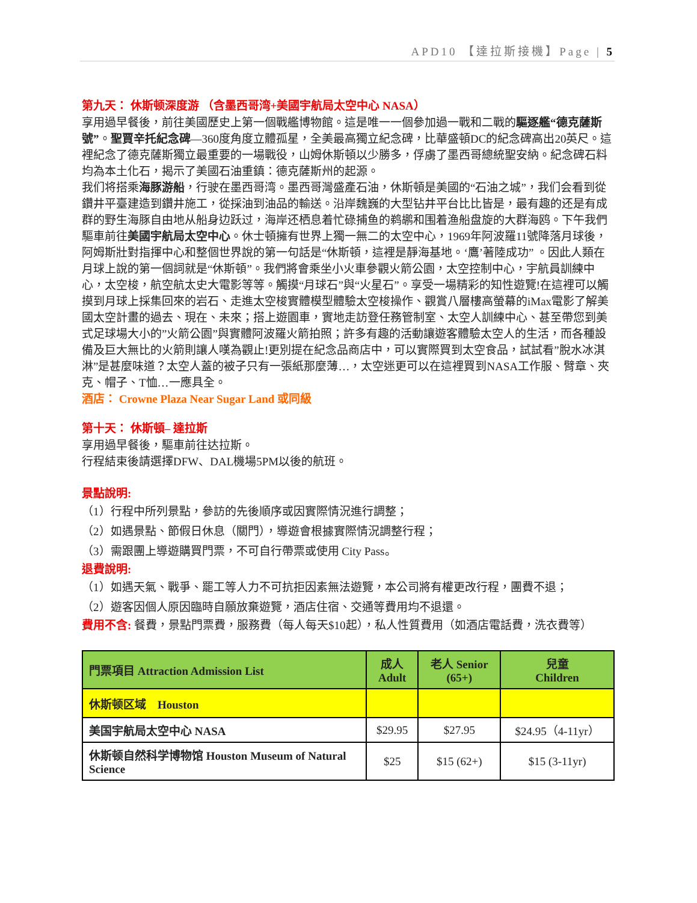APD10 【達拉斯接機】Page | 5
第九天： 休斯顿深度游 （含墨西哥湾+美國宇航局太空中心 NASA）
享用過早餐後，前往美國歷史上第一個戰艦博物館。這是唯一一個參加過一戰和二戰的驅逐艦“德克薩斯號”。聖賈辛托紀念碑—360度角度立體孤星，全美最高獨立紀念碑，比華盛頓DC的紀念碑高出20英尺。這裡紀念了德克薩斯獨立最重要的一場戰役，山姆休斯頓以少勝多，俘虜了墨西哥總統聖安納。紀念碑石料均為本土化石，揭示了美國石油重鎮：德克薩斯州的起源。
我们将搭乘海豚游船，行驶在墨西哥湾。墨西哥灣盛產石油，休斯頓是美國的“石油之城”，我们会看到從鑽井平臺建造到鑽井施工，從採油到油品的輸送。沿岸魏巍的大型钻井平台比比皆是，最有趣的还是有成群的野生海豚自由地从船身边跃过，海岸还栖息着忙碌捕鱼的鹈鹕和围着渔船盘旋的大群海鸥。下午我們驅車前往美國宇航局太空中心。休士頓擁有世界上獨一無二的太空中心，1969年阿波羅11號降落月球後，阿姆斯壯對指揮中心和整個世界說的第一句話是“休斯頓，這裡是靜海基地。‘鷹’著陸成功” 。因此人類在月球上說的第一個詞就是“休斯頓”。我們將會乘坐小火車參觀火箭公園，太空控制中心，宇航員訓練中心，太空梭，航空航太史大電影等等。觸摸“月球石”與“火星石”。享受一場精彩的知性遊覽!在這裡可以觸摸到月球上採集回來的岩石、走進太空梭實體模型體驗太空梭操作、觀賞八層樓高螢幕的iMax電影了解美國太空計畫的過去、現在、未來；搭上遊園車，實地走訪登任務管制室、太空人訓練中心、甚至帶您到美式足球場大小的”火箭公園”與實體阿波羅火箭拍照；許多有趣的活動讓遊客體驗太空人的生活，而各種設備及巨大無比的火箭則讓人嘆為觀止!更別提在紀念品商店中，可以實際買到太空食品，試試看”脫水冰淇淋”是甚麼味道？太空人蓋的被子只有一張紙那麼薄…，太空迷更可以在這裡買到NASA工作服、臂章、夾克、帽子、T恤…一應具全。
酒店： Crowne Plaza Near Sugar Land 或同級
第十天： 休斯頓– 達拉斯
享用過早餐後，驅車前往达拉斯。
行程結束後請選擇DFW、DAL機場5PM以後的航班。
景點說明:
（1）行程中所列景點，參訪的先後順序或因實際情況進行調整；
（2）如遇景點、節假日休息（關門），導遊會根據實際情況調整行程；
（3）需跟團上導遊購買門票，不可自行帶票或使用 City Pass。
退費說明:
（1）如遇天氣、戰爭、罷工等人力不可抗拒因素無法遊覽，本公司將有權更改行程，團費不退；
（2）遊客因個人原因臨時自願放棄遊覽，酒店住宿、交通等費用均不退還。
費用不含: 餐費，景點門票費，服務費（每人每天$10起），私人性質費用（如酒店電話費，洗衣費等）
| 門票項目 Attraction Admission List | 成人 Adult | 老人 Senior (65+) | 兒童 Children |
| --- | --- | --- | --- |
| 休斯顿区域 Houston | | | |
| 美国宇航局太空中心 NASA | $29.95 | $27.95 | $24.95（4-11yr） |
| 休斯顿自然科学博物馆 Houston Museum of Natural Science | $25 | $15 (62+) | $15 (3-11yr) |